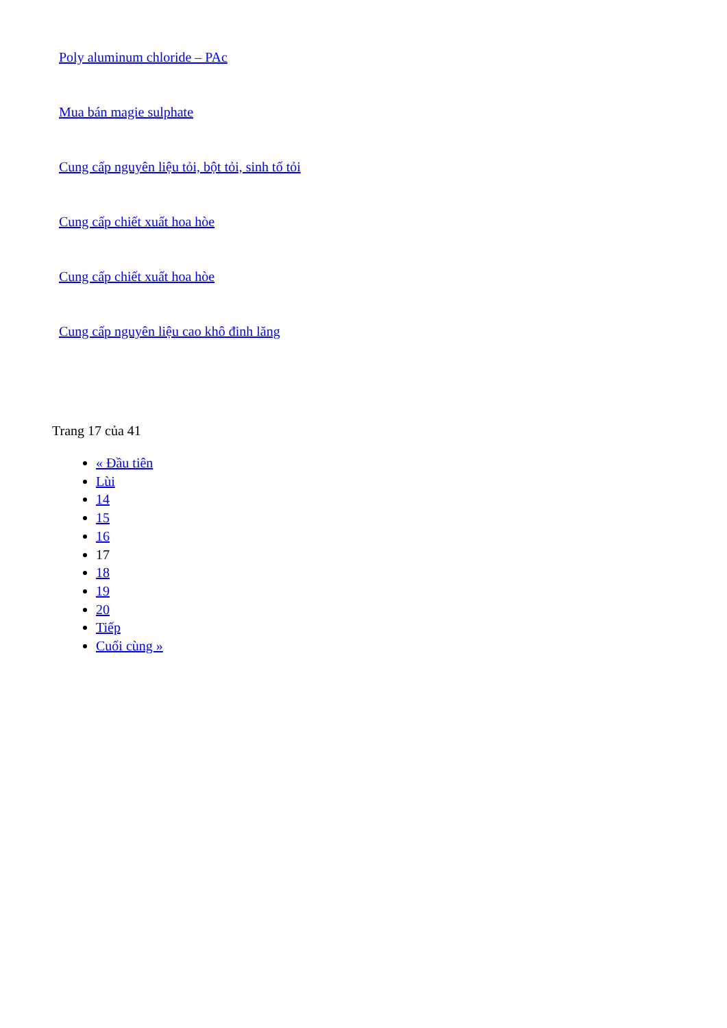Poly aluminum chloride – PAc
Mua bán magie sulphate
Cung cấp nguyên liệu tỏi, bột tỏi, sinh tố tỏi
Cung cấp chiết xuất hoa hòe
Cung cấp chiết xuất hoa hòe
Cung cấp nguyên liệu cao khô đinh lăng
Trang 17 của 41
« Đầu tiên
Lùi
14
15
16
17
18
19
20
Tiếp
Cuối cùng »